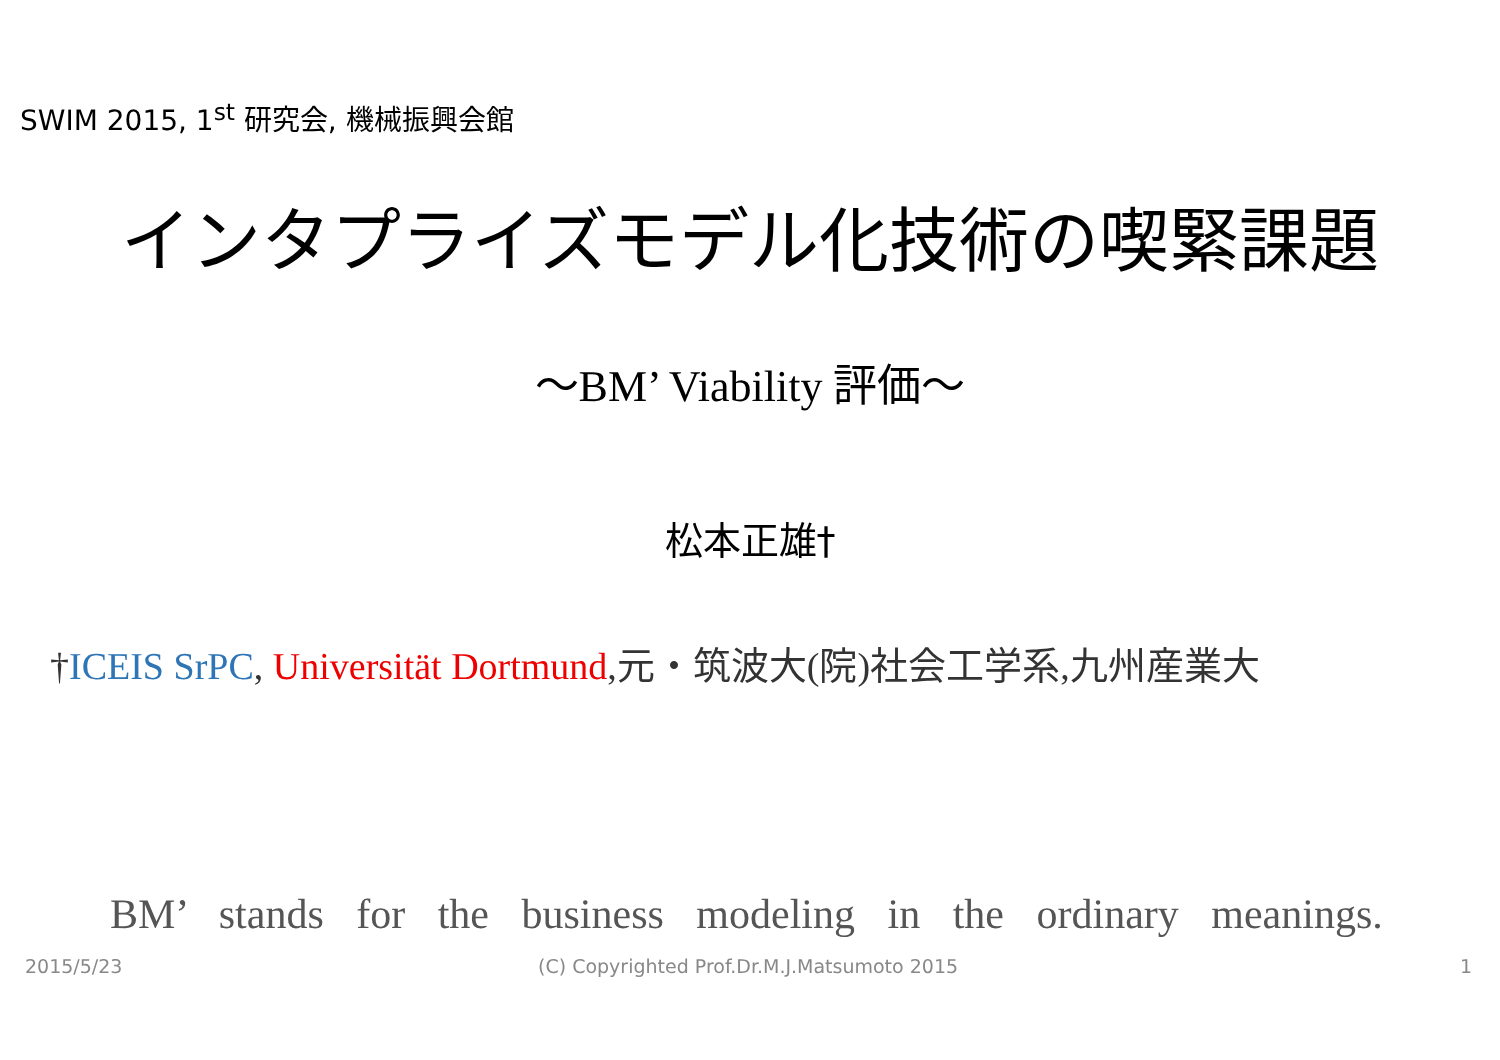SWIM 2015, 1<sup>st</sup> 研究会, 機械振興会館
インタプライズモデル化技術の喫緊課題
～BM’ Viability 評価～
松本正雄†
†ICEIS SrPC, Universität Dortmund,元・筑波大(院)社会工学系,九州産業大
BM’ stands for the business modeling in the ordinary meanings.
2015/5/23
(C) Copyrighted Prof.Dr.M.J.Matsumoto 2015
1